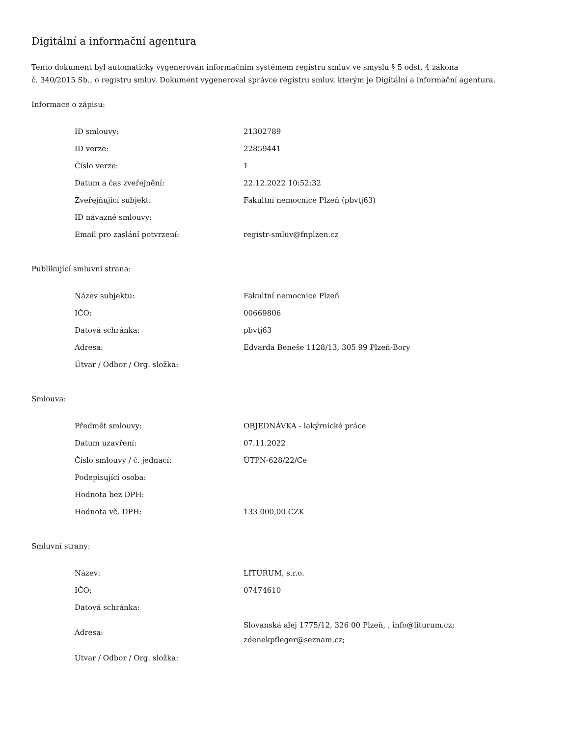Digitální a informační agentura
Tento dokument byl automaticky vygenerován informačním systémem registru smluv ve smyslu § 5 odst. 4 zákona
č. 340/2015 Sb., o registru smluv. Dokument vygeneroval správce registru smluv, kterým je Digitální a informační agentura.
Informace o zápisu:
| ID smlouvy: | 21302789 |
| ID verze: | 22859441 |
| Číslo verze: | 1 |
| Datum a čas zveřejnění: | 22.12.2022 10:52:32 |
| Zveřejňující subjekt: | Fakultní nemocnice Plzeň (pbvtj63) |
| ID návazné smlouvy: | |
| Email pro zaslání potvrzení: | registr-smluv@fnplzen.cz |
Publikující smluvní strana:
| Název subjektu: | Fakultní nemocnice Plzeň |
| IČO: | 00669806 |
| Datová schránka: | pbvtj63 |
| Adresa: | Edvarda Beneše 1128/13, 305 99 Plzeň-Bory |
| Útvar / Odbor / Org. složka: | |
Smlouva:
| Předmět smlouvy: | OBJEDNÁVKA - lakýrnické práce |
| Datum uzavření: | 07.11.2022 |
| Číslo smlouvy / č. jednací: | ÚTPN-628/22/Ce |
| Podepisující osoba: | |
| Hodnota bez DPH: | |
| Hodnota vč. DPH: | 133 000,00 CZK |
Smluvní strany:
| Název: | LITURUM, s.r.o. |
| IČO: | 07474610 |
| Datová schránka: | |
| Adresa: | Slovanská alej 1775/12, 326 00 Plzeň, , info@liturum.cz; zdenekpfleger@seznam.cz; |
| Útvar / Odbor / Org. složka: | |